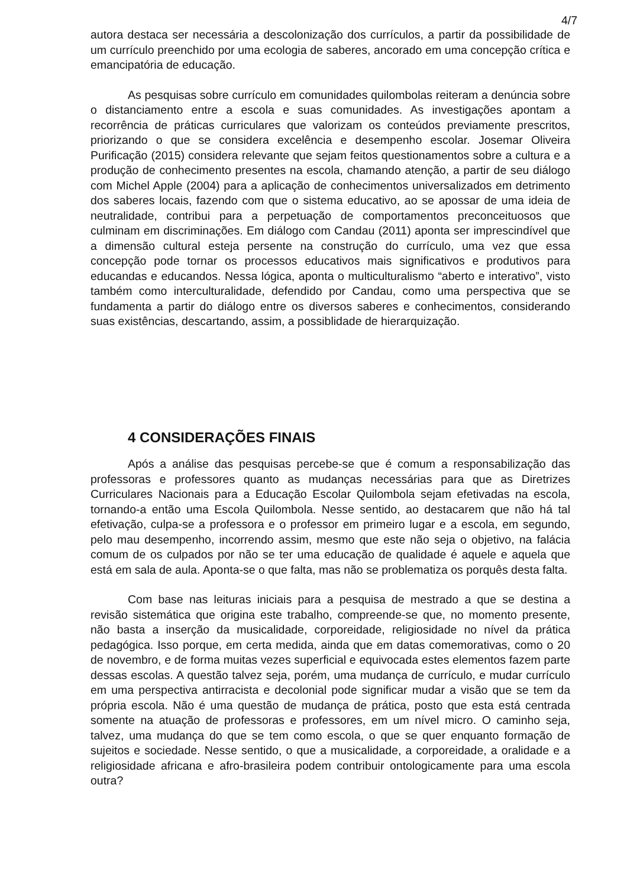4/7
autora destaca ser necessária a descolonização dos currículos, a partir da possibilidade de um currículo preenchido por uma ecologia de saberes, ancorado em uma concepção crítica e emancipatória de educação.
As pesquisas sobre currículo em comunidades quilombolas reiteram a denúncia sobre o distanciamento entre a escola e suas comunidades. As investigações apontam a recorrência de práticas curriculares que valorizam os conteúdos previamente prescritos, priorizando o que se considera excelência e desempenho escolar. Josemar Oliveira Purificação (2015) considera relevante que sejam feitos questionamentos sobre a cultura e a produção de conhecimento presentes na escola, chamando atenção, a partir de seu diálogo com Michel Apple (2004) para a aplicação de conhecimentos universalizados em detrimento dos saberes locais, fazendo com que o sistema educativo, ao se apossar de uma ideia de neutralidade, contribui para a perpetuação de comportamentos preconceituosos que culminam em discriminações. Em diálogo com Candau (2011) aponta ser imprescindível que a dimensão cultural esteja persente na construção do currículo, uma vez que essa concepção pode tornar os processos educativos mais significativos e produtivos para educandas e educandos. Nessa lógica, aponta o multiculturalismo “aberto e interativo”, visto também como interculturalidade, defendido por Candau, como uma perspectiva que se fundamenta a partir do diálogo entre os diversos saberes e conhecimentos, considerando suas existências, descartando, assim, a possiblidade de hierarquização.
4 CONSIDERAÇÕES FINAIS
Após a análise das pesquisas percebe-se que é comum a responsabilização das professoras e professores quanto as mudanças necessárias para que as Diretrizes Curriculares Nacionais para a Educação Escolar Quilombola sejam efetivadas na escola, tornando-a então uma Escola Quilombola. Nesse sentido, ao destacarem que não há tal efetivação, culpa-se a professora e o professor em primeiro lugar e a escola, em segundo, pelo mau desempenho, incorrendo assim, mesmo que este não seja o objetivo, na falácia comum de os culpados por não se ter uma educação de qualidade é aquele e aquela que está em sala de aula. Aponta-se o que falta, mas não se problematiza os porquês desta falta.
Com base nas leituras iniciais para a pesquisa de mestrado a que se destina a revisão sistemática que origina este trabalho, compreende-se que, no momento presente, não basta a inserção da musicalidade, corporeidade, religiosidade no nível da prática pedagógica. Isso porque, em certa medida, ainda que em datas comemorativas, como o 20 de novembro, e de forma muitas vezes superficial e equivocada estes elementos fazem parte dessas escolas. A questão talvez seja, porém, uma mudança de currículo, e mudar currículo em uma perspectiva antirracista e decolonial pode significar mudar a visão que se tem da própria escola. Não é uma questão de mudança de prática, posto que esta está centrada somente na atuação de professoras e professores, em um nível micro. O caminho seja, talvez, uma mudança do que se tem como escola, o que se quer enquanto formação de sujeitos e sociedade. Nesse sentido, o que a musicalidade, a corporeidade, a oralidade e a religiosidade africana e afro-brasileira podem contribuir ontologicamente para uma escola outra?